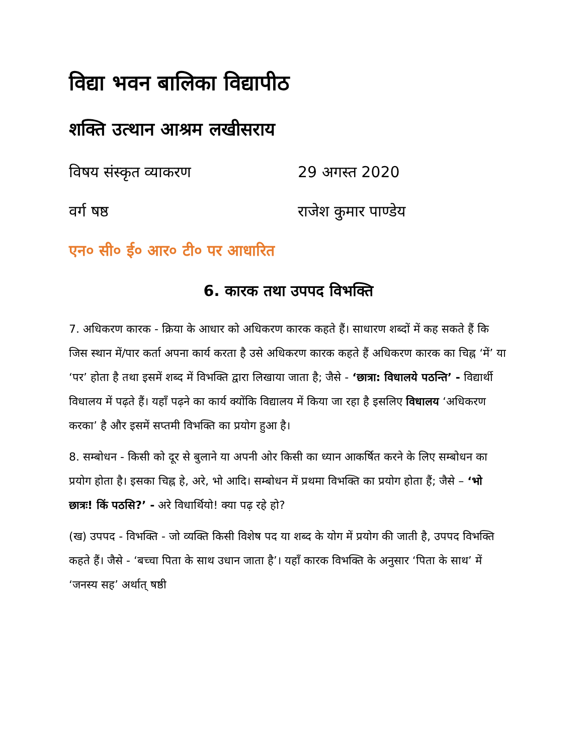विद्या भवन बालिका विद्यापीठ
शक्ति उत्थान आश्रम लखीसराय
विषय संस्कृत व्याकरण 29 अगस्त 2020
वर्ग षष्ठ राजेश कुमार पाण्डेय
एन० सी० ई० आर० टी० पर आधारित
6. कारक तथा उपपद विभक्ति
7. अधिकरण कारक - क्रिया के आधार को अधिकरण कारक कहते हैं। साधारण शब्दों में कह सकते हैं कि जिस स्थान में/पार कर्ता अपना कार्य करता है उसे अधिकरण कारक कहते हैं अधिकरण कारक का चिह्न ‘में’ या ‘पर’ होता है तथा इसमें शब्द में विभक्ति द्वारा लिखाया जाता है; जैसे - ‘छात्रा: विधालये पठन्ति’ - विद्यार्थी विधालय में पढ़ते हैं। यहाँ पढ़ने का कार्य क्योंकि विद्यालय में किया जा रहा है इसलिए विधालय ‘अधिकरण करका’ है और इसमें सप्तमी विभक्ति का प्रयोग हुआ है।
8. सम्बोधन - किसी को दूर से बुलाने या अपनी ओर किसी का ध्यान आकर्षित करने के लिए सम्बोधन का प्रयोग होता है। इसका चिह्न हे, अरे, भो आदि। सम्बोधन में प्रथमा विभक्ति का प्रयोग होता हैं; जैसे – ‘भो छात्रः! किं पठसि?’ - अरे विधार्थियो! क्या पढ़ रहे हो?
(ख) उपपद - विभक्ति - जो व्यक्ति किसी विशेष पद या शब्द के योग में प्रयोग की जाती है, उपपद विभक्ति कहते हैं। जैसे - ‘बच्चा पिता के साथ उधान जाता है’। यहाँ कारक विभक्ति के अनुसार ‘पिता के साथ’ में ‘जनस्य सह’ अर्थात् षष्ठी